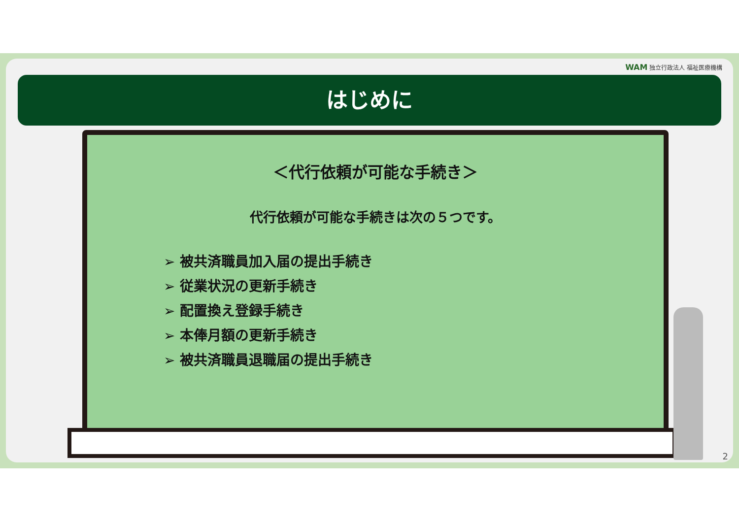WAM 独立行政法人 福祉医療機構
はじめに
＜代行依頼が可能な手続き＞
代行依頼が可能な手続きは次の５つです。
➢ 被共済職員加入届の提出手続き
➢ 従業状況の更新手続き
➢ 配置換え登録手続き
➢ 本俸月額の更新手続き
➢ 被共済職員退職届の提出手続き
2